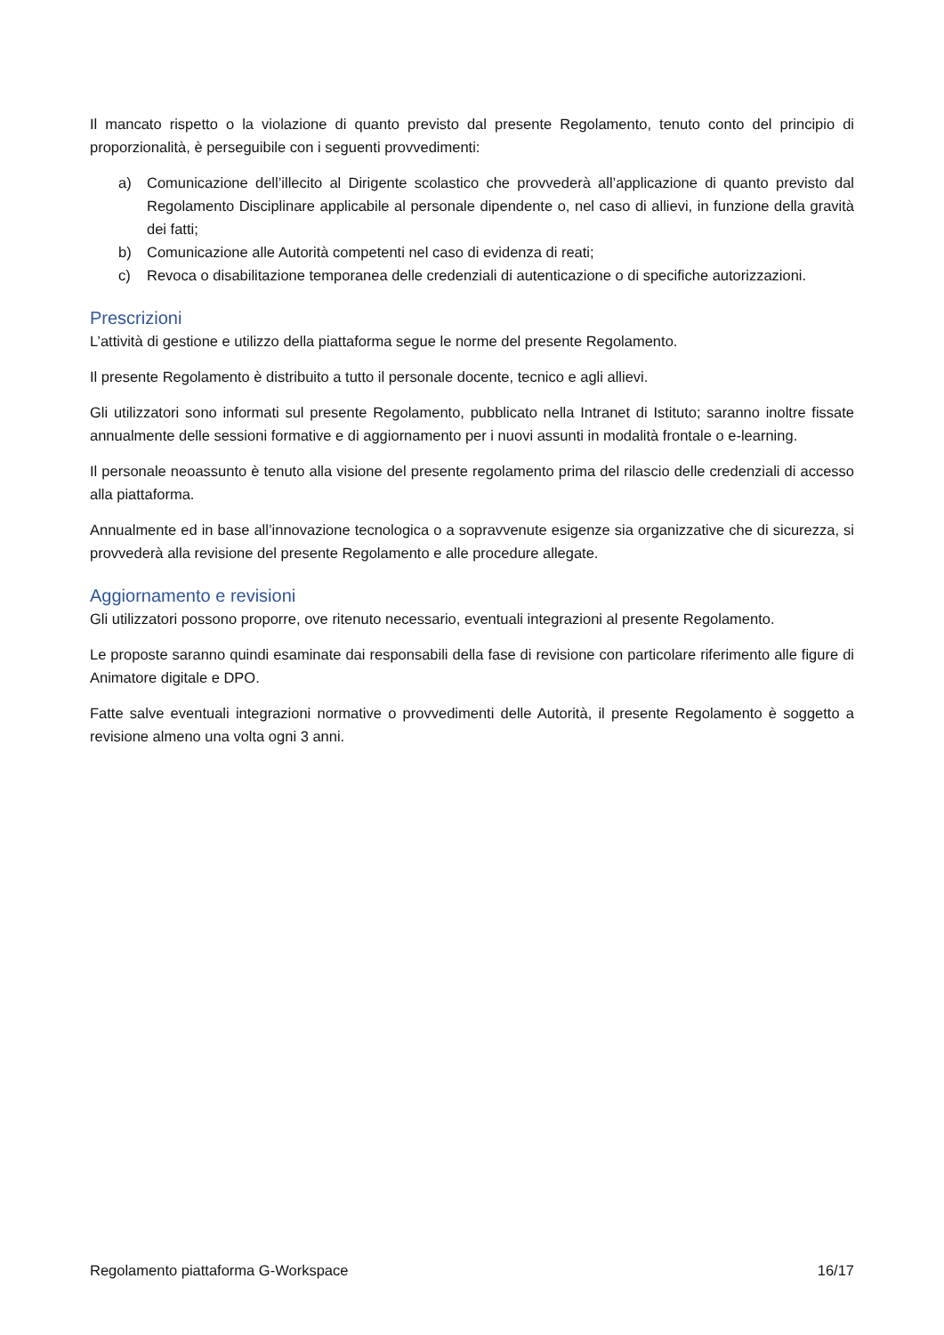Il mancato rispetto o la violazione di quanto previsto dal presente Regolamento, tenuto conto del principio di proporzionalità, è perseguibile con i seguenti provvedimenti:
a) Comunicazione dell’illecito al Dirigente scolastico che provvederà all’applicazione di quanto previsto dal Regolamento Disciplinare applicabile al personale dipendente o, nel caso di allievi, in funzione della gravità dei fatti;
b) Comunicazione alle Autorità competenti nel caso di evidenza di reati;
c) Revoca o disabilitazione temporanea delle credenziali di autenticazione o di specifiche autorizzazioni.
Prescrizioni
L’attività di gestione e utilizzo della piattaforma segue le norme del presente Regolamento.
Il presente Regolamento è distribuito a tutto il personale docente, tecnico e agli allievi.
Gli utilizzatori sono informati sul presente Regolamento, pubblicato nella Intranet di Istituto; saranno inoltre fissate annualmente delle sessioni formative e di aggiornamento per i nuovi assunti in modalità frontale o e-learning.
Il personale neoassunto è tenuto alla visione del presente regolamento prima del rilascio delle credenziali di accesso alla piattaforma.
Annualmente ed in base all’innovazione tecnologica o a sopravvenute esigenze sia organizzative che di sicurezza, si provvederà alla revisione del presente Regolamento e alle procedure allegate.
Aggiornamento e revisioni
Gli utilizzatori possono proporre, ove ritenuto necessario, eventuali integrazioni al presente Regolamento.
Le proposte saranno quindi esaminate dai responsabili della fase di revisione con particolare riferimento alle figure di Animatore digitale e DPO.
Fatte salve eventuali integrazioni normative o provvedimenti delle Autorità, il presente Regolamento è soggetto a revisione almeno una volta ogni 3 anni.
Regolamento piattaforma G-Workspace 16/17